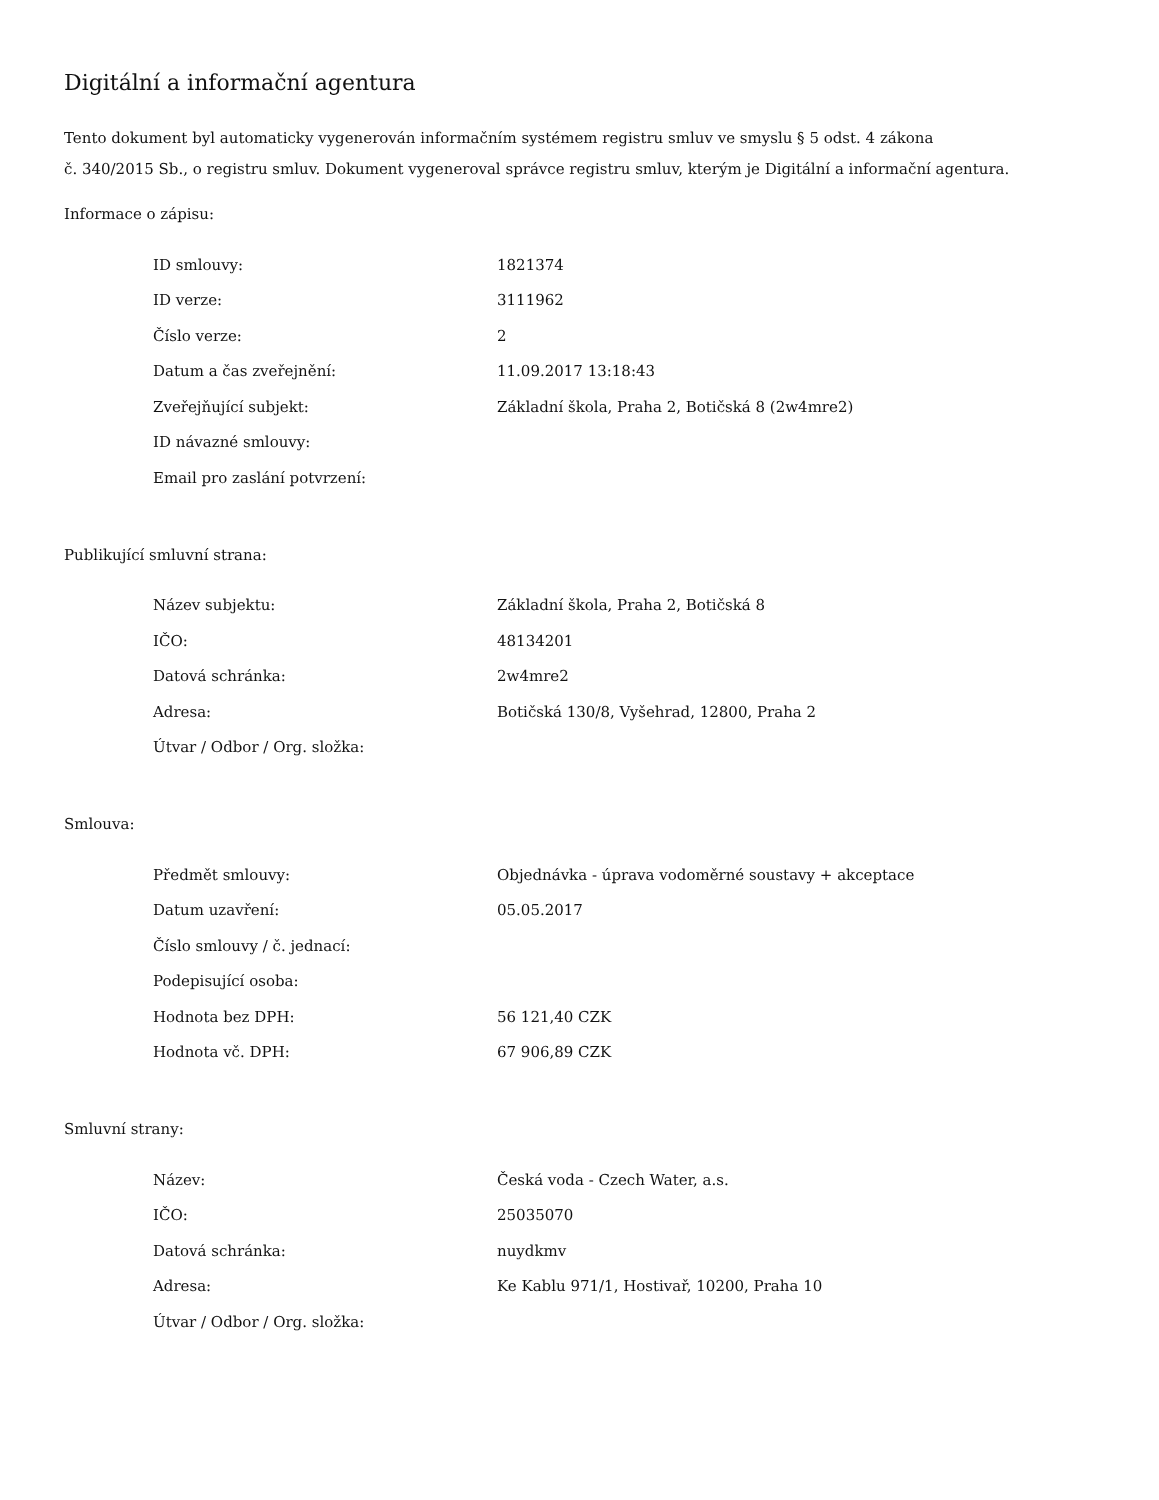Digitální a informační agentura
Tento dokument byl automaticky vygenerován informačním systémem registru smluv ve smyslu § 5 odst. 4 zákona
č. 340/2015 Sb., o registru smluv. Dokument vygeneroval správce registru smluv, kterým je Digitální a informační agentura.
Informace o zápisu:
| ID smlouvy: | 1821374 |
| ID verze: | 3111962 |
| Číslo verze: | 2 |
| Datum a čas zveřejnění: | 11.09.2017 13:18:43 |
| Zveřejňující subjekt: | Základní škola, Praha 2, Botičská 8 (2w4mre2) |
| ID návazné smlouvy: | |
| Email pro zaslání potvrzení: | |
Publikující smluvní strana:
| Název subjektu: | Základní škola, Praha 2, Botičská 8 |
| IČO: | 48134201 |
| Datová schránka: | 2w4mre2 |
| Adresa: | Botičská 130/8, Vyšehrad, 12800, Praha 2 |
| Útvar / Odbor / Org. složka: | |
Smlouva:
| Předmět smlouvy: | Objednávka - úprava vodoměrné soustavy + akceptace |
| Datum uzavření: | 05.05.2017 |
| Číslo smlouvy / č. jednací: | |
| Podepisující osoba: | |
| Hodnota bez DPH: | 56 121,40 CZK |
| Hodnota vč. DPH: | 67 906,89 CZK |
Smluvní strany:
| Název: | Česká voda - Czech Water, a.s. |
| IČO: | 25035070 |
| Datová schránka: | nuydkmv |
| Adresa: | Ke Kablu 971/1, Hostivař, 10200, Praha 10 |
| Útvar / Odbor / Org. složka: | |